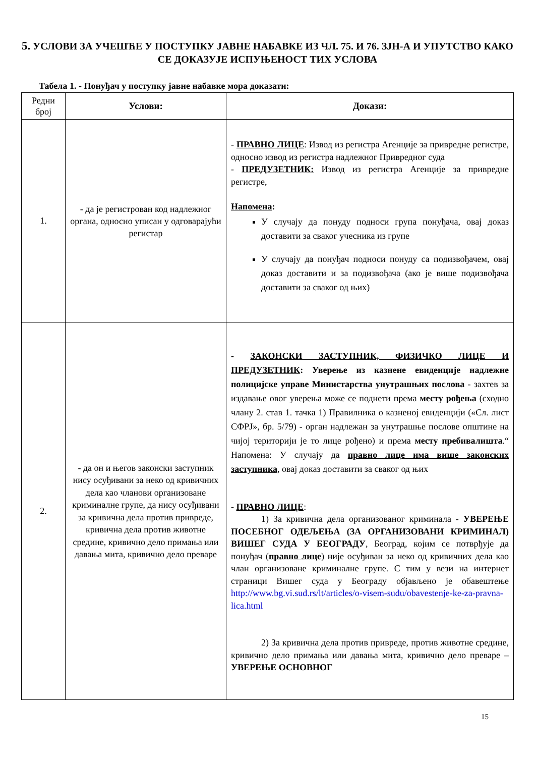5. УСЛОВИ ЗА УЧЕШЋЕ У ПОСТУПКУ ЈАВНЕ НАБАВКЕ ИЗ ЧЛ. 75. И 76. ЗЈН-А И УПУТСТВО КАКО СЕ ДОКАЗУЈЕ ИСПУЊЕНОСТ ТИХ УСЛОВА
Табела 1. - Понуђач у поступку јавне набавке мора доказати:
| Редни број | Услови: | Докази: |
| 1. | - да је регистрован код надлежног органа, односно уписан у одговарајући регистар | - ПРАВНО ЛИЦЕ : Извод из регистра Агенције за привредне регистре, односно извод из регистра надлежног Привредног суда - ПРЕДУЗЕТНИК: Извод из регистра Агенције за привредне регистре, Напомена : У случају да понуду подноси група понуђача, овај доказ доставити за сваког учесника из групе У случају да понуђач подноси понуду са подизвођачем, овај доказ доставити и за подизвођача (ако је више подизвођача доставити за сваког од њих) |
| 2. | - да он и његов законски заступник нису осуђивани за неко од кривичних дела као чланови организоване криминалне групе, да нису осуђивани за кривична дела против привреде, кривична дела против животне средине, кривично дело примања или давања мита, кривично дело преваре | - ЗАКОНСКИ ЗАСТУПНИК, ФИЗИЧКО ЛИЦЕ И ПРЕДУЗЕТНИК : Уверење из казнене евиденције надлежне полицијске управе Министарства унутрашњих послова - захтев за издавање овог уверења може се поднети према месту рођења (сходно члану 2. став 1. тачка 1) Правилника о казненој евиденцији («Сл. лист СФРЈ», бр. 5/79) - орган надлежан за унутрашње послове општине на чијој територији је то лице рођено) и према месту пребивалишта .“ Напомена: У случају да правно лице има више законских заступника , овај доказ доставити за сваког од њих - ПРАВНО ЛИЦЕ : 1) За кривична дела организованог криминала - УВЕРЕЊЕ ПОСЕБНОГ ОДЕЉЕЊА (ЗА ОРГАНИЗОВАНИ КРИМИНАЛ) ВИШЕГ СУДА У БЕОГРАДУ , Београд, којим се потврђује да понуђач ( правно лице ) није осуђиван за неко од кривичних дела као члан организоване криминалне групе. С тим у вези на интернет страници Вишег суда у Београду објављено је обавештење http://www.bg.vi.sud.rs/lt/articles/o-visem-sudu/obavestenje-ke-za-pravna-lica.html 2) За кривична дела против привреде, против животне средине, кривично дело примања или давања мита, кривично дело преваре – УВЕРЕЊЕ ОСНОВНОГ |
15